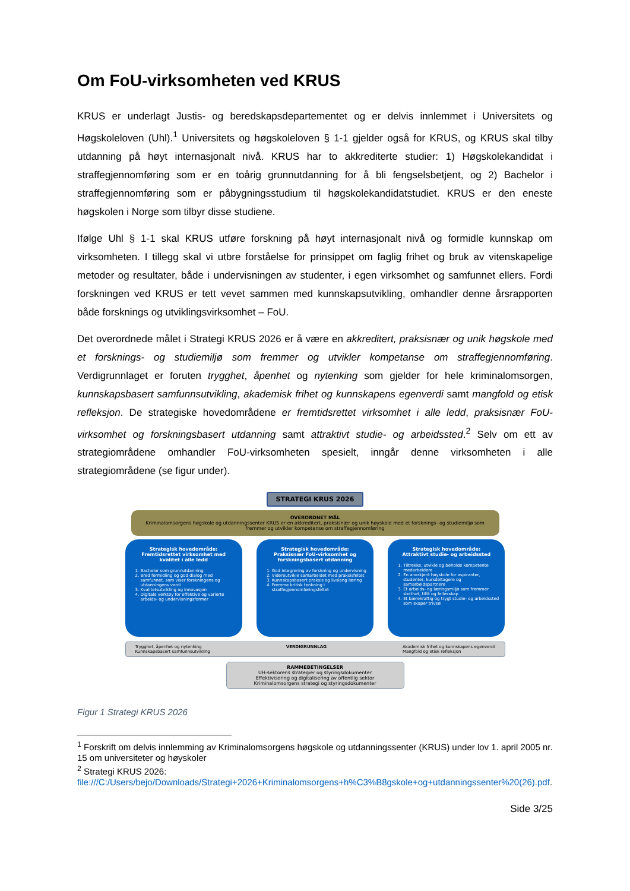Om FoU-virksomheten ved KRUS
KRUS er underlagt Justis- og beredskapsdepartementet og er delvis innlemmet i Universitets og Høgskoleloven (Uhl).<sup>1</sup> Universitets og høgskoleloven § 1-1 gjelder også for KRUS, og KRUS skal tilby utdanning på høyt internasjonalt nivå. KRUS har to akkrediterte studier: 1) Høgskolekandidat i straffegjennomføring som er en toårig grunnutdanning for å bli fengselsbetjent, og 2) Bachelor i straffegjennomføring som er påbygningsstudium til høgskolekandidatstudiet. KRUS er den eneste høgskolen i Norge som tilbyr disse studiene.
Ifølge Uhl § 1-1 skal KRUS utføre forskning på høyt internasjonalt nivå og formidle kunnskap om virksomheten. I tillegg skal vi utbre forståelse for prinsippet om faglig frihet og bruk av vitenskapelige metoder og resultater, både i undervisningen av studenter, i egen virksomhet og samfunnet ellers. Fordi forskningen ved KRUS er tett vevet sammen med kunnskapsutvikling, omhandler denne årsrapporten både forsknings og utviklingsvirksomhet – FoU.
Det overordnede målet i Strategi KRUS 2026 er å være en akkreditert, praksisnær og unik høgskole med et forsknings- og studiemiljø som fremmer og utvikler kompetanse om straffegjennomføring. Verdigrunnlaget er foruten trygghet, åpenhet og nytenking som gjelder for hele kriminalomsorgen, kunnskapsbasert samfunnsutvikling, akademisk frihet og kunnskapens egenverdi samt mangfold og etisk refleksjon. De strategiske hovedområdene er fremtidsrettet virksomhet i alle ledd, praksisnær FoU-virksomhet og forskningsbasert utdanning samt attraktivt studie- og arbeidssted.<sup>2</sup> Selv om ett av strategiområdene omhandler FoU-virksomheten spesielt, inngår denne virksomheten i alle strategiområdene (se figur under).
STRATEGI KRUS 2026
OVERORDNET MÅL
Kriminalomsorgens høgskole og utdanningssenter KRUS er en akkreditert, praksisnær og unik høyskole med et forsknings- og studiemiljø som fremmer og utvikler kompetanse om straffegjennomføring
Strategisk hovedområde:
Fremtidsrettet virksomhet med kvalitet i alle ledd
1. Bachelor som grunnutdanning
2. Bred formidling og god dialog med samfunnet, som viser forskningens og utdanningens verdi
3. Kvalitetsutvikling og innovasjon
4. Digitale verktøy for effektive og varierte arbeids- og undervisningsformer
Strategisk hovedområde:
Praksisnær FoU-virksomhet og forskningsbasert utdanning
1. God integrering av forskning og undervisning
2. Videreutvikle samarbeidet med praksisfeltet
3. Kunnskapsbasert praksis og livslang læring
4. Fremme kritisk tenkning i straffegjennomføringsfeltet
Strategisk hovedområde:
Attraktivt studie- og arbeidssted
1. Tiltrekke, utvikle og beholde kompetente medarbeidere
2. En anerkjent høyskole for aspiranter, studenter, kursdeltagere og samarbeidspartnere
3. Et arbeids- og læringsmiljø som fremmer stolthet, tillit og fellesskap
4. Et bærekraftig og trygt studie- og arbeidssted som skaper trivsel
Trygghet, åpenhet og nytenking
Kunnskapsbasert samfunnsutvikling VERDIGRUNNLAG Akademisk frihet og kunnskapens egenverdi
Mangfold og etisk refleksjon
RAMMEBETINGELSER
UH-sektorens strategier og styringsdokumenter
Effektivisering og digitalisering av offentlig sektor
Kriminalomsorgens strategi og styringsdokumenter
Figur 1 Strategi KRUS 2026
<sup>1</sup> Forskrift om delvis innlemming av Kriminalomsorgens høgskole og utdanningssenter (KRUS) under lov 1. april 2005 nr. 15 om universiteter og høyskoler
<sup>2</sup> Strategi KRUS 2026:
file:///C:/Users/bejo/Downloads/Strategi+2026+Kriminalomsorgens+h%C3%B8gskole+og+utdanningssenter%20(26).pdf.
Side 3/25